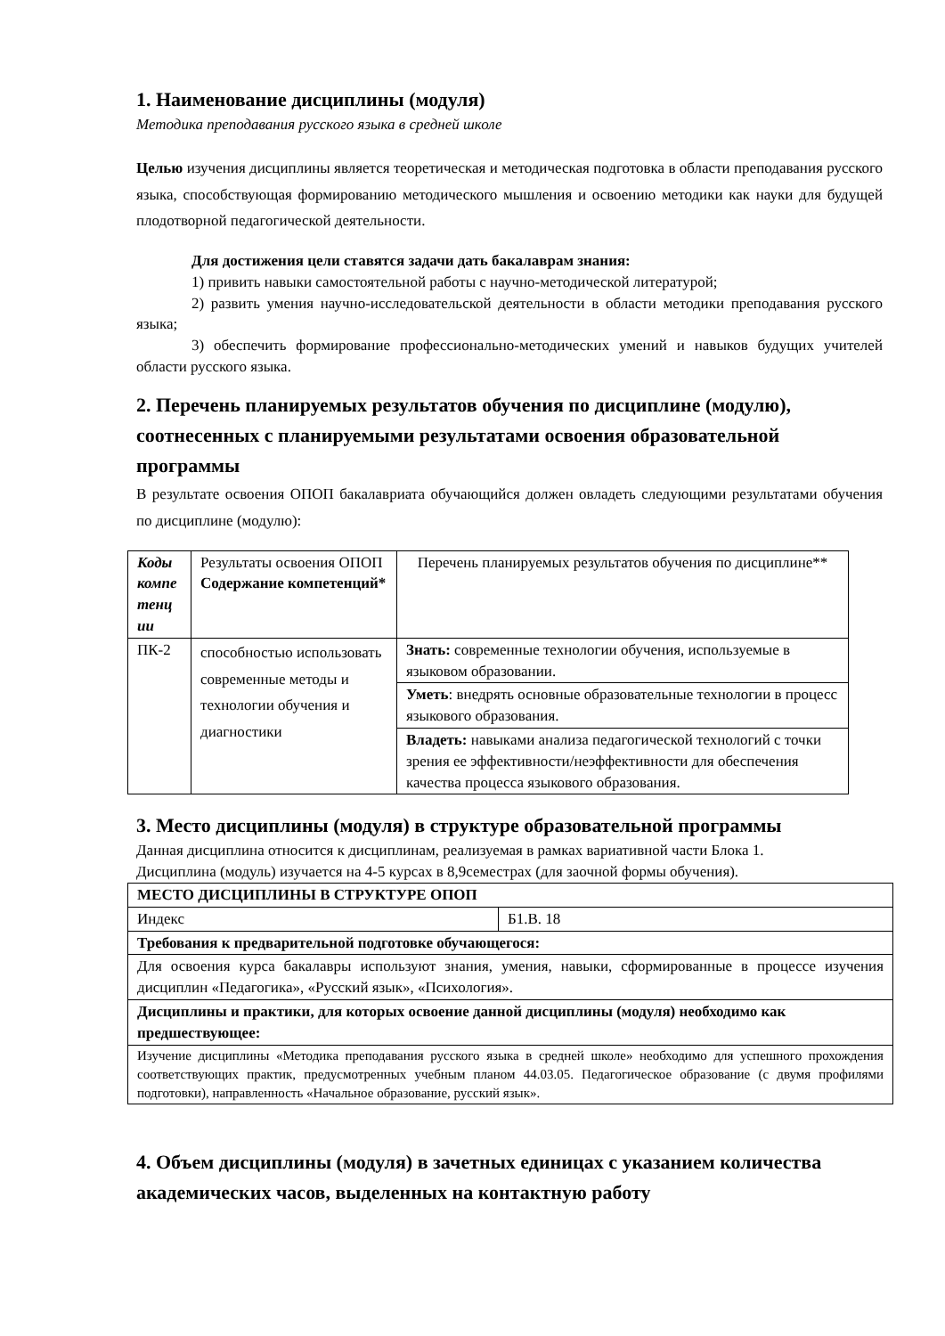1. Наименование дисциплины (модуля)
Методика преподавания русского языка в средней школе
Целью изучения дисциплины является теоретическая и методическая подготовка в области преподавания русского языка, способствующая формированию методического мышления и освоению методики как науки для будущей плодотворной педагогической деятельности.
Для достижения цели ставятся задачи дать бакалаврам знания:
1) привить навыки самостоятельной работы с научно-методической литературой;
2) развить умения научно-исследовательской деятельности в области методики преподавания русского языка;
3) обеспечить формирование профессионально-методических умений и навыков будущих учителей области русского языка.
2. Перечень планируемых результатов обучения по дисциплине (модулю), соотнесенных с планируемыми результатами освоения образовательной программы
В результате освоения ОПОП бакалавриата обучающийся должен овладеть следующими результатами обучения по дисциплине (модулю):
| Коды компе тенц ии | Результаты освоения ОПОП Содержание компетенций* | Перечень планируемых результатов обучения по дисциплине** |
| ПК-2 | способностью использовать современные методы и технологии обучения и диагностики | Знать: современные технологии обучения, используемые в языковом образовании. |
| | | Уметь : внедрять основные образовательные технологии в процесс языкового образования. |
| | | Владеть: навыками анализа педагогической технологий с точки зрения ее эффективности/неэффективности для обеспечения качества процесса языкового образования. |
3. Место дисциплины (модуля) в структуре образовательной программы
Данная дисциплина относится к дисциплинам, реализуемая в рамках вариативной части Блока 1.
Дисциплина (модуль) изучается на 4-5 курсах в 8,9семестрах (для заочной формы обучения).
| МЕСТО ДИСЦИПЛИНЫ В СТРУКТУРЕ ОПОП | |
| Индекс | Б1.В. 18 |
| Требования к предварительной подготовке обучающегося: | |
| Для освоения курса бакалавры используют знания, умения, навыки, сформированные в процессе изучения дисциплин «Педагогика», «Русский язык», «Психология». | |
| Дисциплины и практики, для которых освоение данной дисциплины (модуля) необходимо как предшествующее: | |
| Изучение дисциплины «Методика преподавания русского языка в средней школе» необходимо для успешного прохождения соответствующих практик, предусмотренных учебным планом 44.03.05. Педагогическое образование (с двумя профилями подготовки), направленность «Начальное образование, русский язык». | |
4. Объем дисциплины (модуля) в зачетных единицах с указанием количества академических часов, выделенных на контактную работу